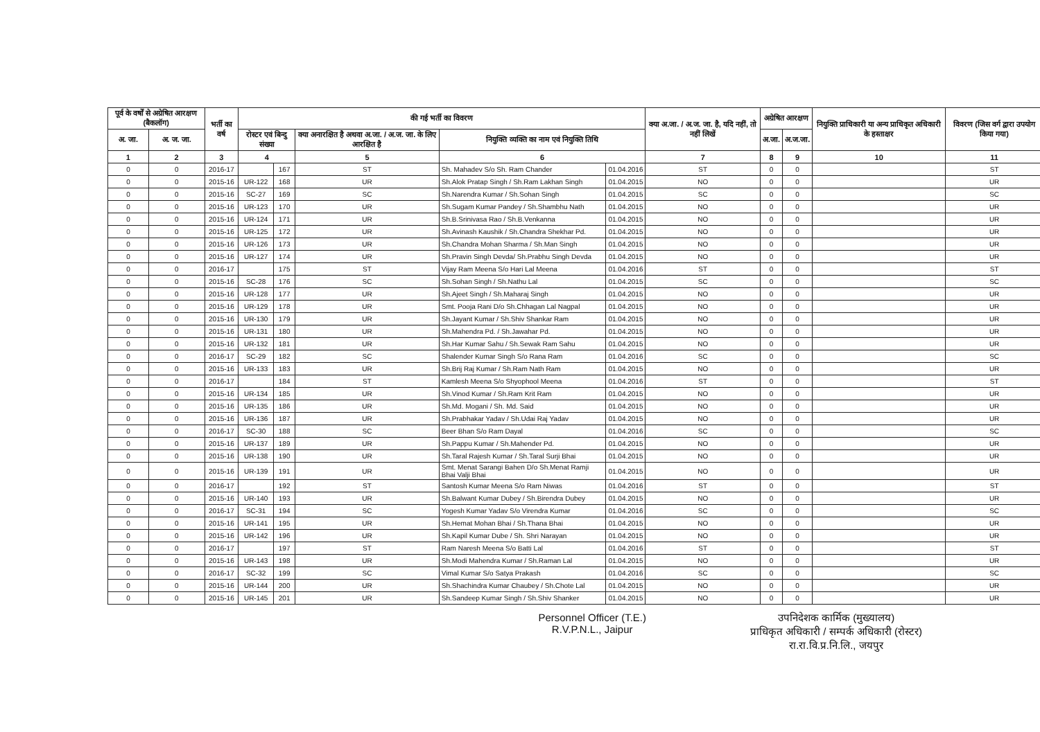| पूर्व के वर्षों से अग्रेषित आरक्षण (बैकलॉग) | | भर्ती का वर्ष | की गई भर्ती का विवरण | | | | | क्या अ.जा. / अ.ज. जा. है, यदि नहीं, तो नहीं लिखें | अग्रेषित आरक्षण | | नियुक्ति प्राधिकारी या अन्य प्राधिकृत अधिकारी के हस्ताक्षर | विवरण (जिस वर्ग द्वारा उपयोग किया गया) |
| --- | --- | --- | --- | --- | --- | --- | --- | --- | --- | --- | --- | --- |
| अ. जा. | अ. ज. जा. | | रोस्टर एवं बिन्दु संख्या | | क्या अनारक्षित है अथवा अ.जा. / अ.ज. जा. के लिए आरक्षित है | नियुक्ति व्यक्ति का नाम एवं नियुक्ति तिथि | | | अ.जा. | अ.ज.जा. | | |
| 1 | 2 | 3 | 4 | | 5 | 6 | | 7 | 8 | 9 | 10 | 11 |
| 0 | 0 | 2016-17 | | 167 | ST | Sh. Mahadev S/o Sh. Ram Chander | 01.04.2016 | ST | 0 | 0 | | ST |
| 0 | 0 | 2015-16 | UR-122 | 168 | UR | Sh.Alok Pratap Singh / Sh.Ram Lakhan Singh | 01.04.2015 | NO | 0 | 0 | | UR |
| 0 | 0 | 2015-16 | SC-27 | 169 | SC | Sh.Narendra Kumar / Sh.Sohan Singh | 01.04.2015 | SC | 0 | 0 | | SC |
| 0 | 0 | 2015-16 | UR-123 | 170 | UR | Sh.Sugam Kumar Pandey / Sh.Shambhu Nath | 01.04.2015 | NO | 0 | 0 | | UR |
| 0 | 0 | 2015-16 | UR-124 | 171 | UR | Sh.B.Srinivasa Rao / Sh.B.Venkanna | 01.04.2015 | NO | 0 | 0 | | UR |
| 0 | 0 | 2015-16 | UR-125 | 172 | UR | Sh.Avinash Kaushik / Sh.Chandra Shekhar Pd. | 01.04.2015 | NO | 0 | 0 | | UR |
| 0 | 0 | 2015-16 | UR-126 | 173 | UR | Sh.Chandra Mohan Sharma / Sh.Man Singh | 01.04.2015 | NO | 0 | 0 | | UR |
| 0 | 0 | 2015-16 | UR-127 | 174 | UR | Sh.Pravin Singh Devda/ Sh.Prabhu Singh Devda | 01.04.2015 | NO | 0 | 0 | | UR |
| 0 | 0 | 2016-17 | | 175 | ST | Vijay Ram Meena S/o Hari Lal Meena | 01.04.2016 | ST | 0 | 0 | | ST |
| 0 | 0 | 2015-16 | SC-28 | 176 | SC | Sh.Sohan Singh / Sh.Nathu Lal | 01.04.2015 | SC | 0 | 0 | | SC |
| 0 | 0 | 2015-16 | UR-128 | 177 | UR | Sh.Ajeet Singh / Sh.Maharaj Singh | 01.04.2015 | NO | 0 | 0 | | UR |
| 0 | 0 | 2015-16 | UR-129 | 178 | UR | Smt. Pooja Rani D/o Sh.Chhagan Lal Nagpal | 01.04.2015 | NO | 0 | 0 | | UR |
| 0 | 0 | 2015-16 | UR-130 | 179 | UR | Sh.Jayant Kumar / Sh.Shiv Shankar Ram | 01.04.2015 | NO | 0 | 0 | | UR |
| 0 | 0 | 2015-16 | UR-131 | 180 | UR | Sh.Mahendra Pd. / Sh.Jawahar Pd. | 01.04.2015 | NO | 0 | 0 | | UR |
| 0 | 0 | 2015-16 | UR-132 | 181 | UR | Sh.Har Kumar Sahu / Sh.Sewak Ram Sahu | 01.04.2015 | NO | 0 | 0 | | UR |
| 0 | 0 | 2016-17 | SC-29 | 182 | SC | Shalender Kumar Singh S/o Rana Ram | 01.04.2016 | SC | 0 | 0 | | SC |
| 0 | 0 | 2015-16 | UR-133 | 183 | UR | Sh.Brij Raj Kumar / Sh.Ram Nath Ram | 01.04.2015 | NO | 0 | 0 | | UR |
| 0 | 0 | 2016-17 | | 184 | ST | Kamlesh Meena S/o Shyophool Meena | 01.04.2016 | ST | 0 | 0 | | ST |
| 0 | 0 | 2015-16 | UR-134 | 185 | UR | Sh.Vinod Kumar / Sh.Ram Krit Ram | 01.04.2015 | NO | 0 | 0 | | UR |
| 0 | 0 | 2015-16 | UR-135 | 186 | UR | Sh.Md. Mogani / Sh. Md. Said | 01.04.2015 | NO | 0 | 0 | | UR |
| 0 | 0 | 2015-16 | UR-136 | 187 | UR | Sh.Prabhakar Yadav / Sh.Udai Raj Yadav | 01.04.2015 | NO | 0 | 0 | | UR |
| 0 | 0 | 2016-17 | SC-30 | 188 | SC | Beer Bhan S/o Ram Dayal | 01.04.2016 | SC | 0 | 0 | | SC |
| 0 | 0 | 2015-16 | UR-137 | 189 | UR | Sh.Pappu Kumar / Sh.Mahender Pd. | 01.04.2015 | NO | 0 | 0 | | UR |
| 0 | 0 | 2015-16 | UR-138 | 190 | UR | Sh.Taral Rajesh Kumar / Sh.Taral Surji Bhai | 01.04.2015 | NO | 0 | 0 | | UR |
| 0 | 0 | 2015-16 | UR-139 | 191 | UR | Smt. Menat Sarangi Bahen D/o Sh.Menat Ramji Bhai Valji Bhai | 01.04.2015 | NO | 0 | 0 | | UR |
| 0 | 0 | 2016-17 | | 192 | ST | Santosh Kumar Meena S/o Ram Niwas | 01.04.2016 | ST | 0 | 0 | | ST |
| 0 | 0 | 2015-16 | UR-140 | 193 | UR | Sh.Balwant Kumar Dubey / Sh.Birendra Dubey | 01.04.2015 | NO | 0 | 0 | | UR |
| 0 | 0 | 2016-17 | SC-31 | 194 | SC | Yogesh Kumar Yadav S/o Virendra Kumar | 01.04.2016 | SC | 0 | 0 | | SC |
| 0 | 0 | 2015-16 | UR-141 | 195 | UR | Sh.Hemat Mohan Bhai / Sh.Thana Bhai | 01.04.2015 | NO | 0 | 0 | | UR |
| 0 | 0 | 2015-16 | UR-142 | 196 | UR | Sh.Kapil Kumar Dube / Sh. Shri Narayan | 01.04.2015 | NO | 0 | 0 | | UR |
| 0 | 0 | 2016-17 | | 197 | ST | Ram Naresh Meena S/o Batti Lal | 01.04.2016 | ST | 0 | 0 | | ST |
| 0 | 0 | 2015-16 | UR-143 | 198 | UR | Sh.Modi Mahendra Kumar / Sh.Raman Lal | 01.04.2015 | NO | 0 | 0 | | UR |
| 0 | 0 | 2016-17 | SC-32 | 199 | SC | Vimal Kumar S/o Satya Prakash | 01.04.2016 | SC | 0 | 0 | | SC |
| 0 | 0 | 2015-16 | UR-144 | 200 | UR | Sh.Shachindra Kumar Chaubey / Sh.Chote Lal | 01.04.2015 | NO | 0 | 0 | | UR |
| 0 | 0 | 2015-16 | UR-145 | 201 | UR | Sh.Sandeep Kumar Singh / Sh.Shiv Shanker | 01.04.2015 | NO | 0 | 0 | | UR |
Personnel Officer (T.E.)
R.V.P.N.L., Jaipur
उपनिदेशक कार्मिक (मुख्यालय)
प्राधिकृत अधिकारी / सम्पर्क अधिकारी (रोस्टर)
रा.रा.वि.प्र.नि.लि., जयपुर